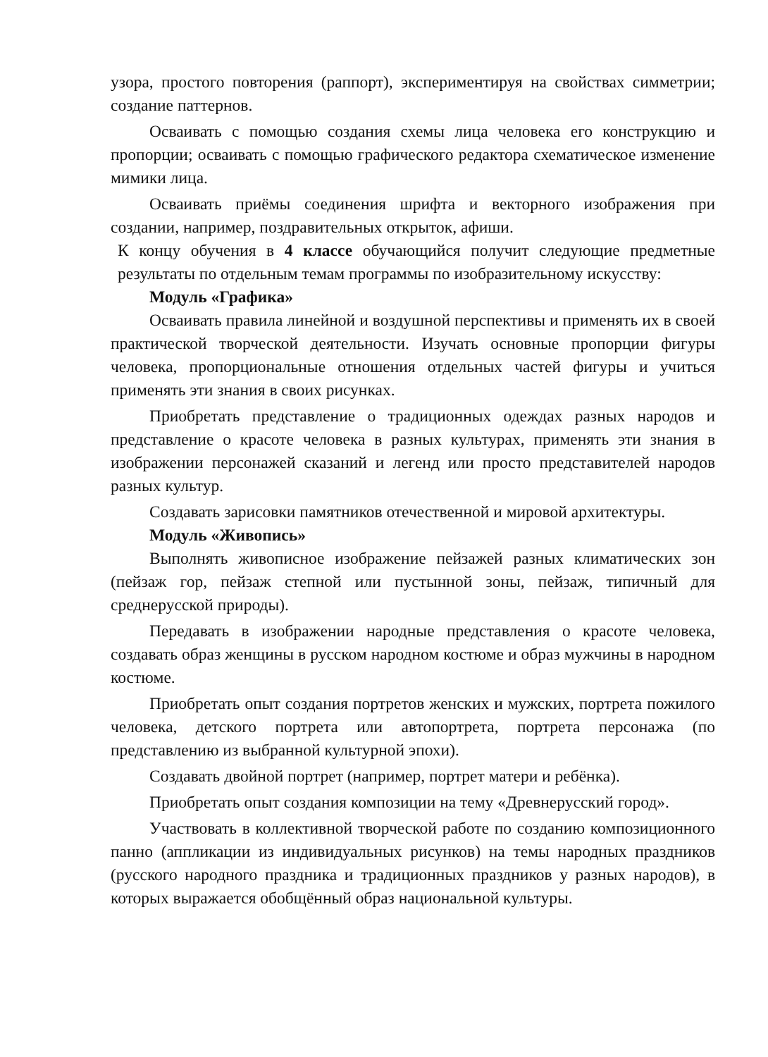узора, простого повторения (раппорт), экспериментируя на свойствах симметрии; создание паттернов.
Осваивать с помощью создания схемы лица человека его конструкцию и пропорции; осваивать с помощью графического редактора схематическое изменение мимики лица.
Осваивать приёмы соединения шрифта и векторного изображения при создании, например, поздравительных открыток, афиши.
К концу обучения в 4 классе обучающийся получит следующие предметные результаты по отдельным темам программы по изобразительному искусству:
Модуль «Графика»
Осваивать правила линейной и воздушной перспективы и применять их в своей практической творческой деятельности. Изучать основные пропорции фигуры человека, пропорциональные отношения отдельных частей фигуры и учиться применять эти знания в своих рисунках.
Приобретать представление о традиционных одеждах разных народов и представление о красоте человека в разных культурах, применять эти знания в изображении персонажей сказаний и легенд или просто представителей народов разных культур.
Создавать зарисовки памятников отечественной и мировой архитектуры.
Модуль «Живопись»
Выполнять живописное изображение пейзажей разных климатических зон (пейзаж гор, пейзаж степной или пустынной зоны, пейзаж, типичный для среднерусской природы).
Передавать в изображении народные представления о красоте человека, создавать образ женщины в русском народном костюме и образ мужчины в народном костюме.
Приобретать опыт создания портретов женских и мужских, портрета пожилого человека, детского портрета или автопортрета, портрета персонажа (по представлению из выбранной культурной эпохи).
Создавать двойной портрет (например, портрет матери и ребёнка).
Приобретать опыт создания композиции на тему «Древнерусский город».
Участвовать в коллективной творческой работе по созданию композиционного панно (аппликации из индивидуальных рисунков) на темы народных праздников (русского народного праздника и традиционных праздников у разных народов), в которых выражается обобщённый образ национальной культуры.